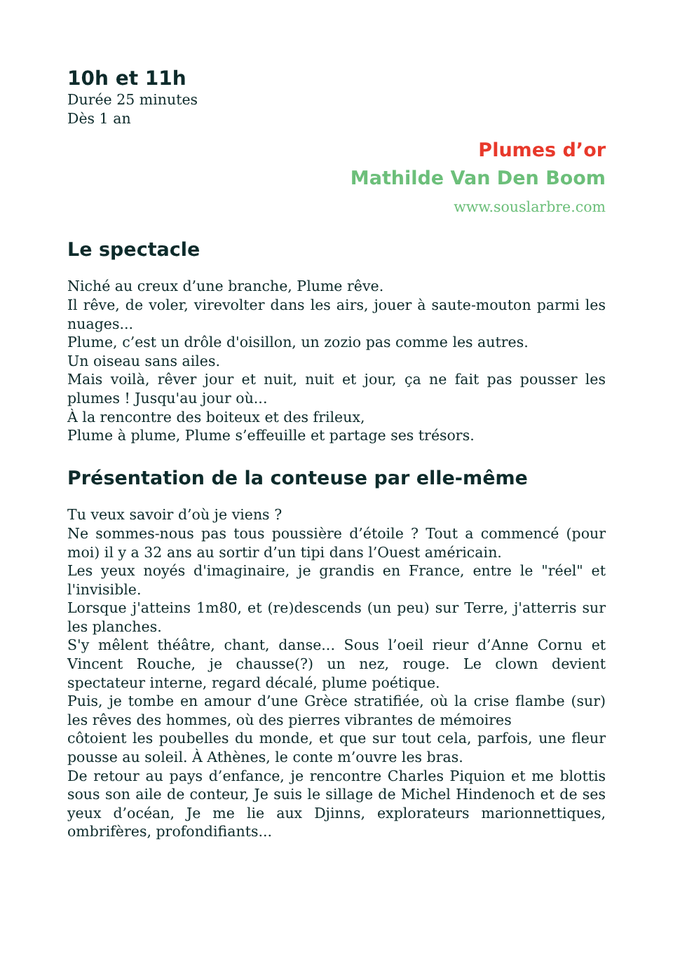10h et 11h
Durée 25 minutes
Dès 1 an
Plumes d’or
Mathilde Van Den Boom
www.souslarbre.com
Le spectacle
Niché au creux d’une branche, Plume rêve.
Il rêve, de voler, virevolter dans les airs, jouer à saute-mouton parmi les nuages...
Plume, c’est un drôle d'oisillon, un zozio pas comme les autres.
Un oiseau sans ailes.
Mais voilà, rêver jour et nuit, nuit et jour, ça ne fait pas pousser les plumes ! Jusqu'au jour où...
À la rencontre des boiteux et des frileux,
Plume à plume, Plume s’effeuille et partage ses trésors.
Présentation de la conteuse par elle-même
Tu veux savoir d’où je viens ?
Ne sommes-nous pas tous poussière d’étoile ? Tout a commencé (pour moi) il y a 32 ans au sortir d’un tipi dans l’Ouest américain.
Les yeux noyés d'imaginaire, je grandis en France, entre le "réel" et l'invisible.
Lorsque j'atteins 1m80, et (re)descends (un peu) sur Terre, j'atterris sur les planches.
S'y mêlent théâtre, chant, danse... Sous l’oeil rieur d’Anne Cornu et Vincent Rouche, je chausse(?) un nez, rouge. Le clown devient spectateur interne, regard décalé, plume poétique.
Puis, je tombe en amour d’une Grèce stratifiée, où la crise flambe (sur) les rêves des hommes, où des pierres vibrantes de mémoires
côtoient les poubelles du monde, et que sur tout cela, parfois, une fleur pousse au soleil. À Athènes, le conte m’ouvre les bras.
De retour au pays d’enfance, je rencontre Charles Piquion et me blottis sous son aile de conteur, Je suis le sillage de Michel Hindenoch et de ses yeux d’océan, Je me lie aux Djinns, explorateurs marionnettiques, ombrifères, profondifiants...